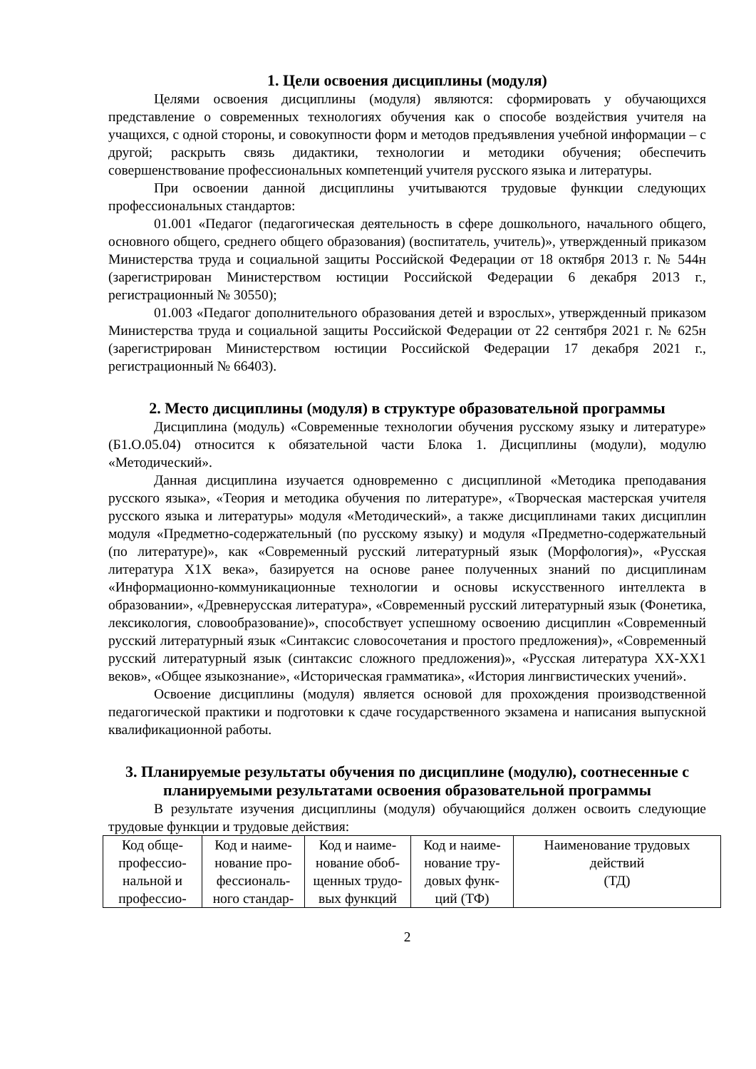1. Цели освоения дисциплины (модуля)
Целями освоения дисциплины (модуля) являются: сформировать у обучающихся представление о современных технологиях обучения как о способе воздействия учителя на учащихся, с одной стороны, и совокупности форм и методов предъявления учебной информации – с другой; раскрыть связь дидактики, технологии и методики обучения; обеспечить совершенствование профессиональных компетенций учителя русского языка и литературы.
При освоении данной дисциплины учитываются трудовые функции следующих профессиональных стандартов:
01.001 «Педагог (педагогическая деятельность в сфере дошкольного, начального общего, основного общего, среднего общего образования) (воспитатель, учитель)», утвержденный приказом Министерства труда и социальной защиты Российской Федерации от 18 октября 2013 г. № 544н (зарегистрирован Министерством юстиции Российской Федерации 6 декабря 2013 г., регистрационный № 30550);
01.003 «Педагог дополнительного образования детей и взрослых», утвержденный приказом Министерства труда и социальной защиты Российской Федерации от 22 сентября 2021 г. № 625н (зарегистрирован Министерством юстиции Российской Федерации 17 декабря 2021 г., регистрационный № 66403).
2. Место дисциплины (модуля) в структуре образовательной программы
Дисциплина (модуль) «Современные технологии обучения русскому языку и литературе» (Б1.О.05.04) относится к обязательной части Блока 1. Дисциплины (модули), модулю «Методический».
Данная дисциплина изучается одновременно с дисциплиной «Методика преподавания русского языка», «Теория и методика обучения по литературе», «Творческая мастерская учителя русского языка и литературы» модуля «Методический», а также дисциплинами таких дисциплин модуля «Предметно-содержательный (по русскому языку) и модуля «Предметно-содержательный (по литературе)», как «Современный русский литературный язык (Морфология)», «Русская литература Х1Х века», базируется на основе ранее полученных знаний по дисциплинам «Информационно-коммуникационные технологии и основы искусственного интеллекта в образовании», «Древнерусская литература», «Современный русский литературный язык (Фонетика, лексикология, словообразование)», способствует успешному освоению дисциплин «Современный русский литературный язык «Синтаксис словосочетания и простого предложения)», «Современный русский литературный язык (синтаксис сложного предложения)», «Русская литература ХХ-ХХ1 веков», «Общее языкознание», «Историческая грамматика», «История лингвистических учений».
Освоение дисциплины (модуля) является основой для прохождения производственной педагогической практики и подготовки к сдаче государственного экзамена и написания выпускной квалификационной работы.
3. Планируемые результаты обучения по дисциплине (модулю), соотнесенные с планируемыми результатами освоения образовательной программы
В результате изучения дисциплины (модуля) обучающийся должен освоить следующие трудовые функции и трудовые действия:
| Код обще-профессио-нальной и профессио- | Код и наиме-нование про-фессиональ-ного стандар- | Код и наиме-нование обоб-щенных трудо-вых функций | Код и наиме-нование тру-довых функ-ций (ТФ) | Наименование трудовых действий (ТД) |
2